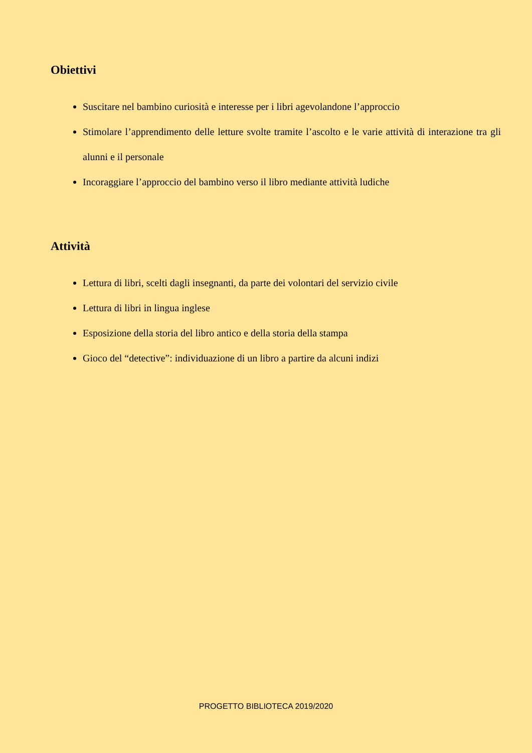Obiettivi
Suscitare nel bambino curiosità e interesse per i libri agevolandone l’approccio
Stimolare l’apprendimento delle letture svolte tramite l’ascolto e le varie attività di interazione tra gli alunni e il personale
Incoraggiare l’approccio del bambino verso il libro mediante attività ludiche
Attività
Lettura di libri, scelti dagli insegnanti, da parte dei volontari del servizio civile
Lettura di libri in lingua inglese
Esposizione della storia del libro antico e della storia della stampa
Gioco del “detective”: individuazione di un libro a partire da alcuni indizi
PROGETTO BIBLIOTECA 2019/2020